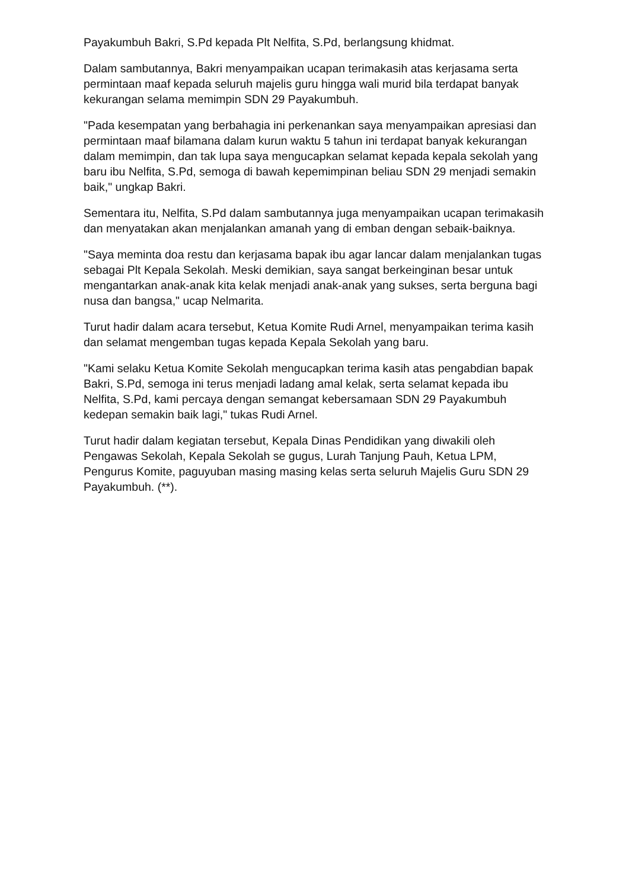Payakumbuh Bakri, S.Pd kepada Plt Nelfita, S.Pd, berlangsung khidmat.
Dalam sambutannya, Bakri menyampaikan ucapan terimakasih atas kerjasama serta permintaan maaf kepada seluruh majelis guru hingga wali murid bila terdapat banyak kekurangan selama memimpin SDN 29 Payakumbuh.
"Pada kesempatan yang berbahagia ini perkenankan saya menyampaikan apresiasi dan permintaan maaf bilamana dalam kurun waktu 5 tahun ini terdapat banyak kekurangan dalam memimpin, dan tak lupa saya mengucapkan selamat kepada kepala sekolah yang baru ibu Nelfita, S.Pd, semoga di bawah kepemimpinan beliau SDN 29 menjadi semakin baik," ungkap Bakri.
Sementara itu, Nelfita, S.Pd dalam sambutannya juga menyampaikan ucapan terimakasih dan menyatakan akan menjalankan amanah yang di emban dengan sebaik-baiknya.
"Saya meminta doa restu dan kerjasama bapak ibu agar lancar dalam menjalankan tugas sebagai Plt Kepala Sekolah. Meski demikian, saya sangat berkeinginan besar untuk mengantarkan anak-anak kita kelak menjadi anak-anak yang sukses, serta berguna bagi nusa dan bangsa," ucap Nelmarita.
Turut hadir dalam acara tersebut, Ketua Komite Rudi Arnel, menyampaikan terima kasih dan selamat mengemban tugas kepada Kepala Sekolah yang baru.
"Kami selaku Ketua Komite Sekolah mengucapkan terima kasih atas pengabdian bapak Bakri, S.Pd, semoga ini terus menjadi ladang amal kelak, serta selamat kepada ibu Nelfita, S.Pd, kami percaya dengan semangat kebersamaan SDN 29 Payakumbuh kedepan semakin baik lagi," tukas Rudi Arnel.
Turut hadir dalam kegiatan tersebut, Kepala Dinas Pendidikan yang diwakili oleh Pengawas Sekolah, Kepala Sekolah se gugus, Lurah Tanjung Pauh, Ketua LPM, Pengurus Komite, paguyuban masing masing kelas serta seluruh Majelis Guru SDN 29 Payakumbuh. (**).